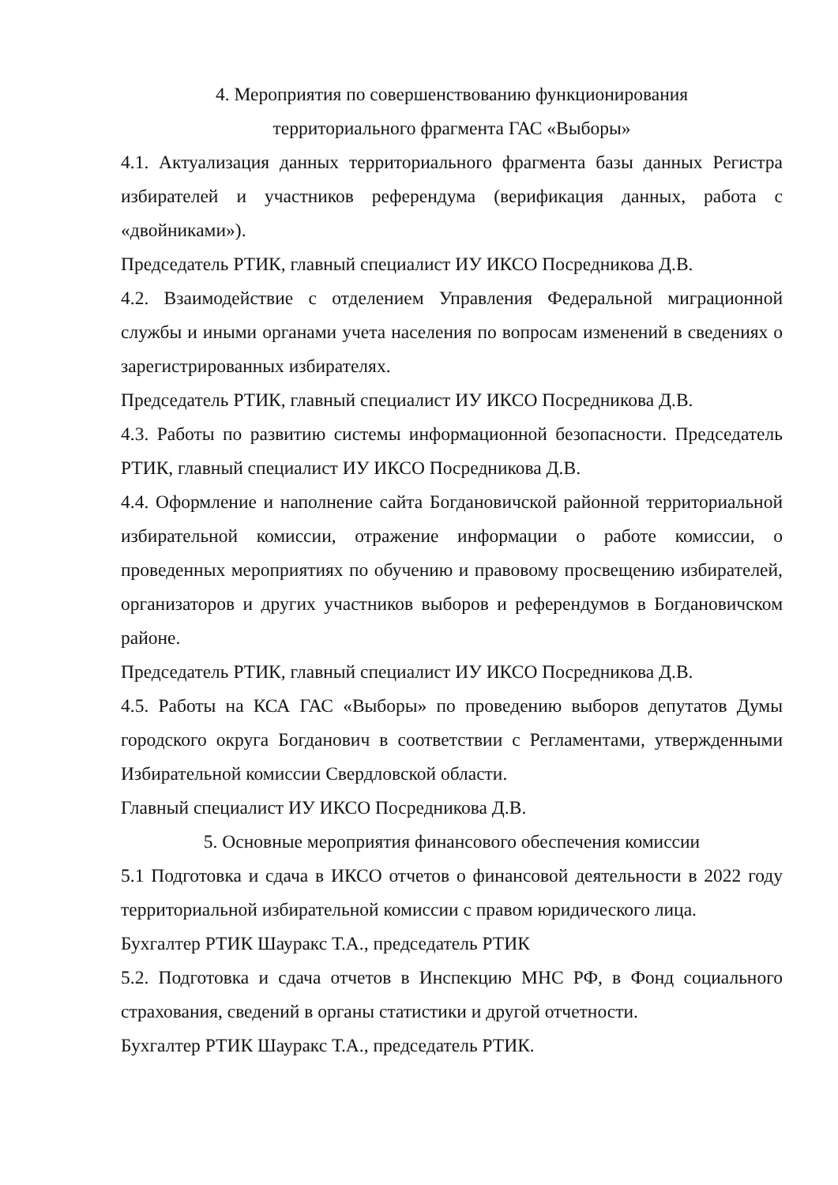4. Мероприятия по совершенствованию функционирования
территориального фрагмента ГАС «Выборы»
4.1. Актуализация данных территориального фрагмента базы данных Регистра избирателей и участников референдума (верификация данных, работа с «двойниками»).
Председатель РТИК, главный специалист ИУ ИКСО Посредникова Д.В.
4.2. Взаимодействие с отделением Управления Федеральной миграционной службы и иными органами учета населения по вопросам изменений в сведениях о зарегистрированных избирателях.
Председатель РТИК, главный специалист ИУ ИКСО Посредникова Д.В.
4.3. Работы по развитию системы информационной безопасности. Председатель РТИК, главный специалист ИУ ИКСО Посредникова Д.В.
4.4. Оформление и наполнение сайта Богдановичской районной территориальной избирательной комиссии, отражение информации о работе комиссии, о проведенных мероприятиях по обучению и правовому просвещению избирателей, организаторов и других участников выборов и референдумов в Богдановичском районе.
Председатель РТИК, главный специалист ИУ ИКСО Посредникова Д.В.
4.5. Работы на КСА ГАС «Выборы» по проведению выборов депутатов Думы городского округа Богданович в соответствии с Регламентами, утвержденными Избирательной комиссии Свердловской области.
Главный специалист ИУ ИКСО Посредникова Д.В.
5. Основные мероприятия финансового обеспечения комиссии
5.1 Подготовка и сдача в ИКСО отчетов о финансовой деятельности в 2022 году территориальной избирательной комиссии с правом юридического лица.
Бухгалтер РТИК Шауракс Т.А., председатель РТИК
5.2. Подготовка и сдача отчетов в Инспекцию МНС РФ, в Фонд социального страхования, сведений в органы статистики и другой отчетности.
Бухгалтер РТИК Шауракс Т.А., председатель РТИК.